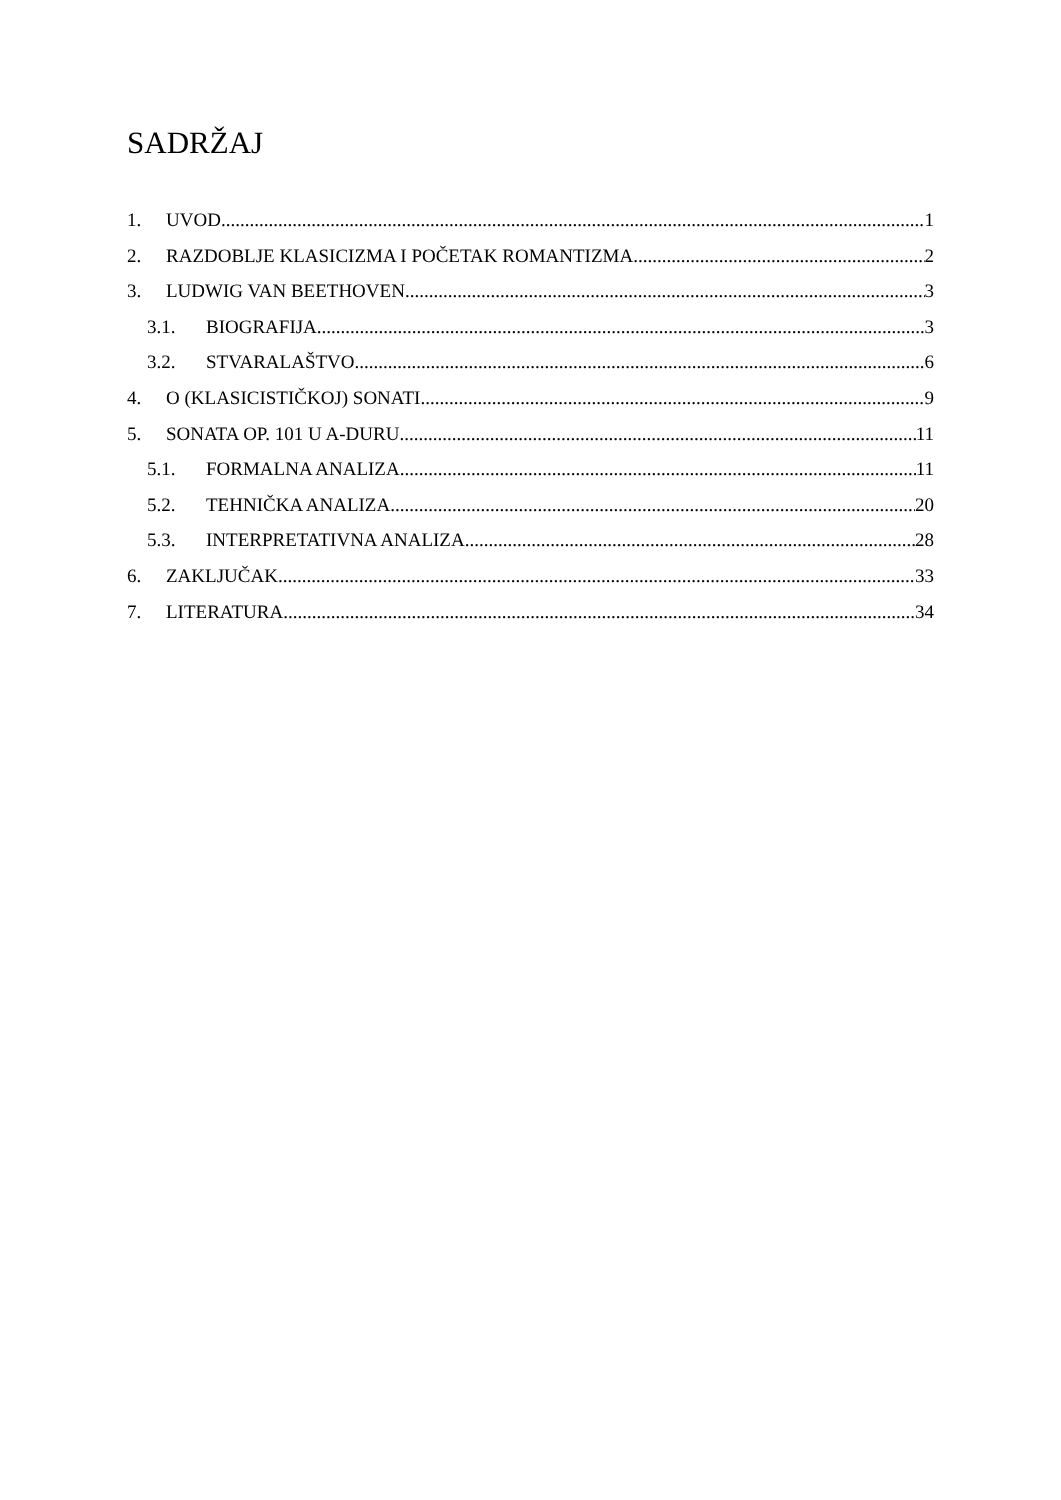SADRŽAJ
1. UVOD 1
2. RAZDOBLJE KLASICIZMA I POČETAK ROMANTIZMA 2
3. LUDWIG VAN BEETHOVEN 3
3.1. BIOGRAFIJA 3
3.2. STVARALAŠTVO 6
4. O (KLASICISTIČKOJ) SONATI 9
5. SONATA OP. 101 U A-DURU 11
5.1. FORMALNA ANALIZA 11
5.2. TEHNIČKA ANALIZA 20
5.3. INTERPRETATIVNA ANALIZA 28
6. ZAKLJUČAK 33
7. LITERATURA 34